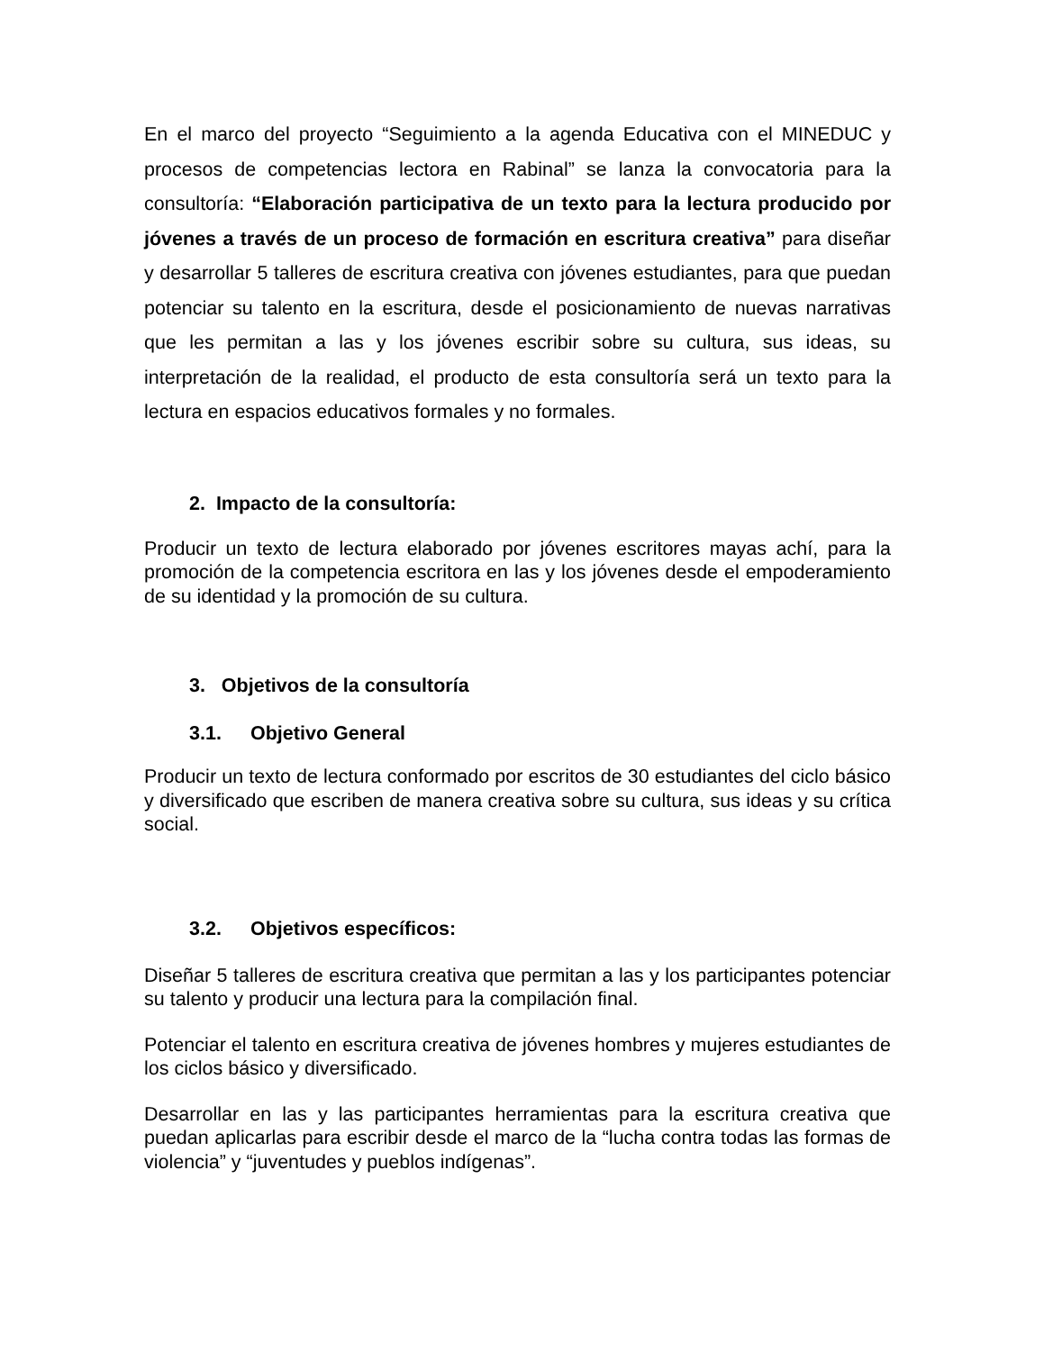En el marco del proyecto “Seguimiento a la agenda Educativa con el MINEDUC y procesos de competencias lectora en Rabinal” se lanza la convocatoria para la consultoría: “Elaboración participativa de un texto para la lectura producido por jóvenes a través de un proceso de formación en escritura creativa” para diseñar y desarrollar 5 talleres de escritura creativa con jóvenes estudiantes, para que puedan potenciar su talento en la escritura, desde el posicionamiento de nuevas narrativas que les permitan a las y los jóvenes escribir sobre su cultura, sus ideas, su interpretación de la realidad, el producto de esta consultoría será un texto para la lectura en espacios educativos formales y no formales.
2. Impacto de la consultoría:
Producir un texto de lectura elaborado por jóvenes escritores mayas achí, para la promoción de la competencia escritora en las y los jóvenes desde el empoderamiento de su identidad y la promoción de su cultura.
3. Objetivos de la consultoría
3.1. Objetivo General
Producir un texto de lectura conformado por escritos de 30 estudiantes del ciclo básico y diversificado que escriben de manera creativa sobre su cultura, sus ideas y su crítica social.
3.2. Objetivos específicos:
Diseñar 5 talleres de escritura creativa que permitan a las y los participantes potenciar su talento y producir una lectura para la compilación final.
Potenciar el talento en escritura creativa de jóvenes hombres y mujeres estudiantes de los ciclos básico y diversificado.
Desarrollar en las y las participantes herramientas para la escritura creativa que puedan aplicarlas para escribir desde el marco de la “lucha contra todas las formas de violencia” y “juventudes y pueblos indígenas”.